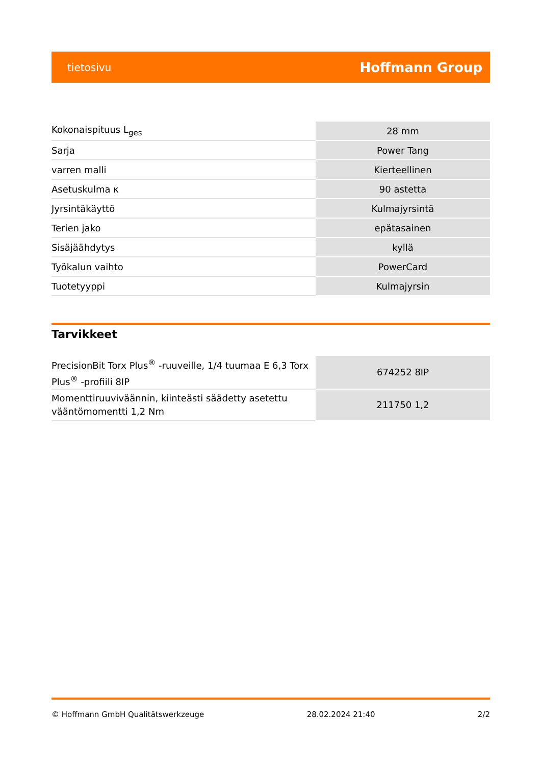tietosivu Hoffmann Group
| Kokonaispituus L<sub>ges</sub> | 28 mm |
| Sarja | Power Tang |
| varren malli | Kierteellinen |
| Asetuskulma κ | 90 astetta |
| Jyrsintäkäyttö | Kulmajyrsintä |
| Terien jako | epätasainen |
| Sisäjäähdytys | kyllä |
| Työkalun vaihto | PowerCard |
| Tuotetyyppi | Kulmajyrsin |
Tarvikkeet
| PrecisionBit Torx Plus<sup>®</sup> -ruuveille, 1/4 tuumaa E 6,3 Torx Plus<sup>®</sup> -profiili 8IP | 674252 8IP |
| Momenttiruuviväännin, kiinteästi säädetty asetettu vääntömomentti 1,2 Nm | 211750 1,2 |
© Hoffmann GmbH Qualitätswerkzeuge 28.02.2024 21:40 2/2